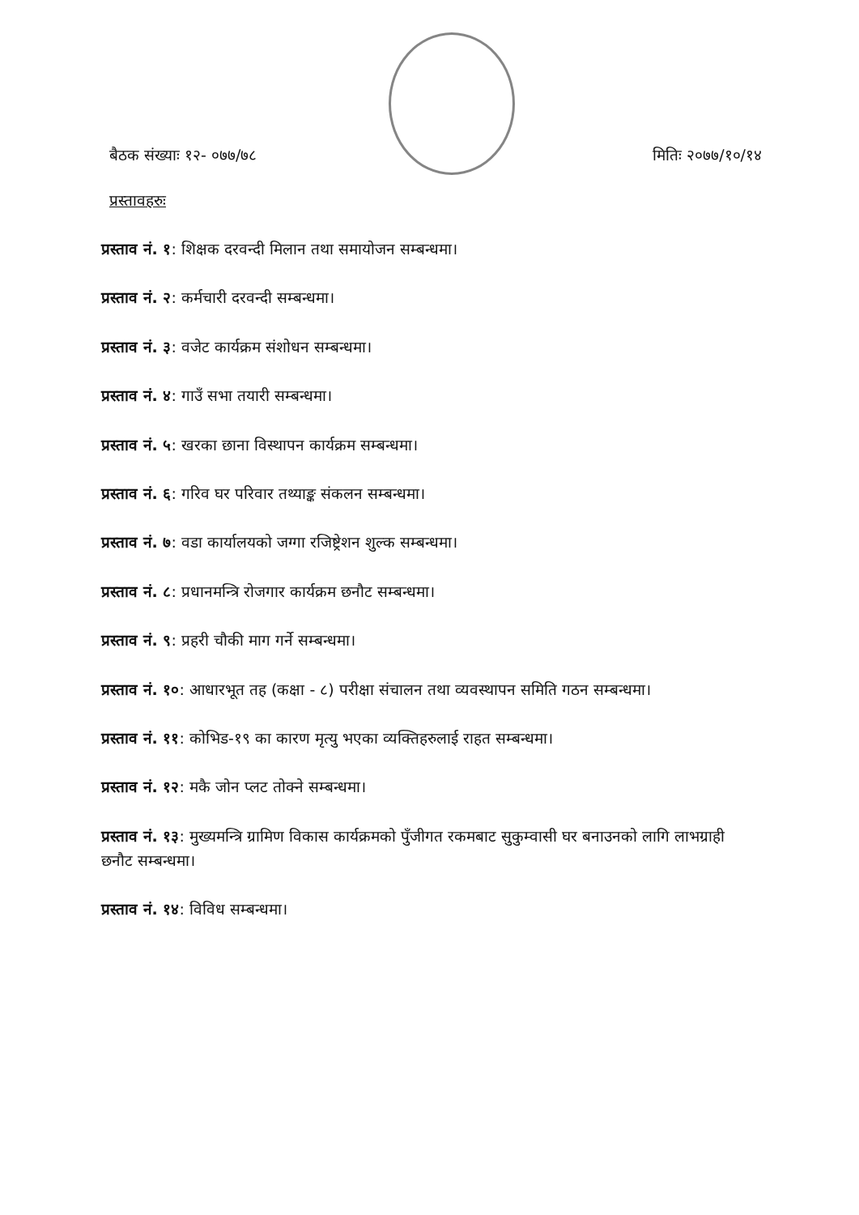बैठक संख्याः १२- ०७७/७८ मितिः २०७७/१०/१४
प्रस्तावहरुः
प्रस्ताव नं. १: शिक्षक दरवन्दी मिलान तथा समायोजन सम्बन्धमा।
प्रस्ताव नं. २: कर्मचारी दरवन्दी सम्बन्धमा।
प्रस्ताव नं. ३: वजेट कार्यक्रम संशोधन सम्बन्धमा।
प्रस्ताव नं. ४: गाउँ सभा तयारी सम्बन्धमा।
प्रस्ताव नं. ५: खरका छाना विस्थापन कार्यक्रम सम्बन्धमा।
प्रस्ताव नं. ६: गरिव घर परिवार तथ्याङ्क संकलन सम्बन्धमा।
प्रस्ताव नं. ७: वडा कार्यालयको जग्गा रजिष्ट्रेशन शुल्क सम्बन्धमा।
प्रस्ताव नं. ८: प्रधानमन्त्रि रोजगार कार्यक्रम छनौट सम्बन्धमा।
प्रस्ताव नं. ९: प्रहरी चौकी माग गर्ने सम्बन्धमा।
प्रस्ताव नं. १०: आधारभूत तह (कक्षा - ८) परीक्षा संचालन तथा व्यवस्थापन समिति गठन सम्बन्धमा।
प्रस्ताव नं. ११: कोभिड-१९ का कारण मृत्यु भएका व्यक्तिहरुलाई राहत सम्बन्धमा।
प्रस्ताव नं. १२: मकै जोन प्लट तोक्ने सम्बन्धमा।
प्रस्ताव नं. १३: मुख्यमन्त्रि ग्रामिण विकास कार्यक्रमको पुँजीगत रकमबाट सुकुम्वासी घर बनाउनको लागि लाभग्राही छनौट सम्बन्धमा।
प्रस्ताव नं. १४: विविध सम्बन्धमा।